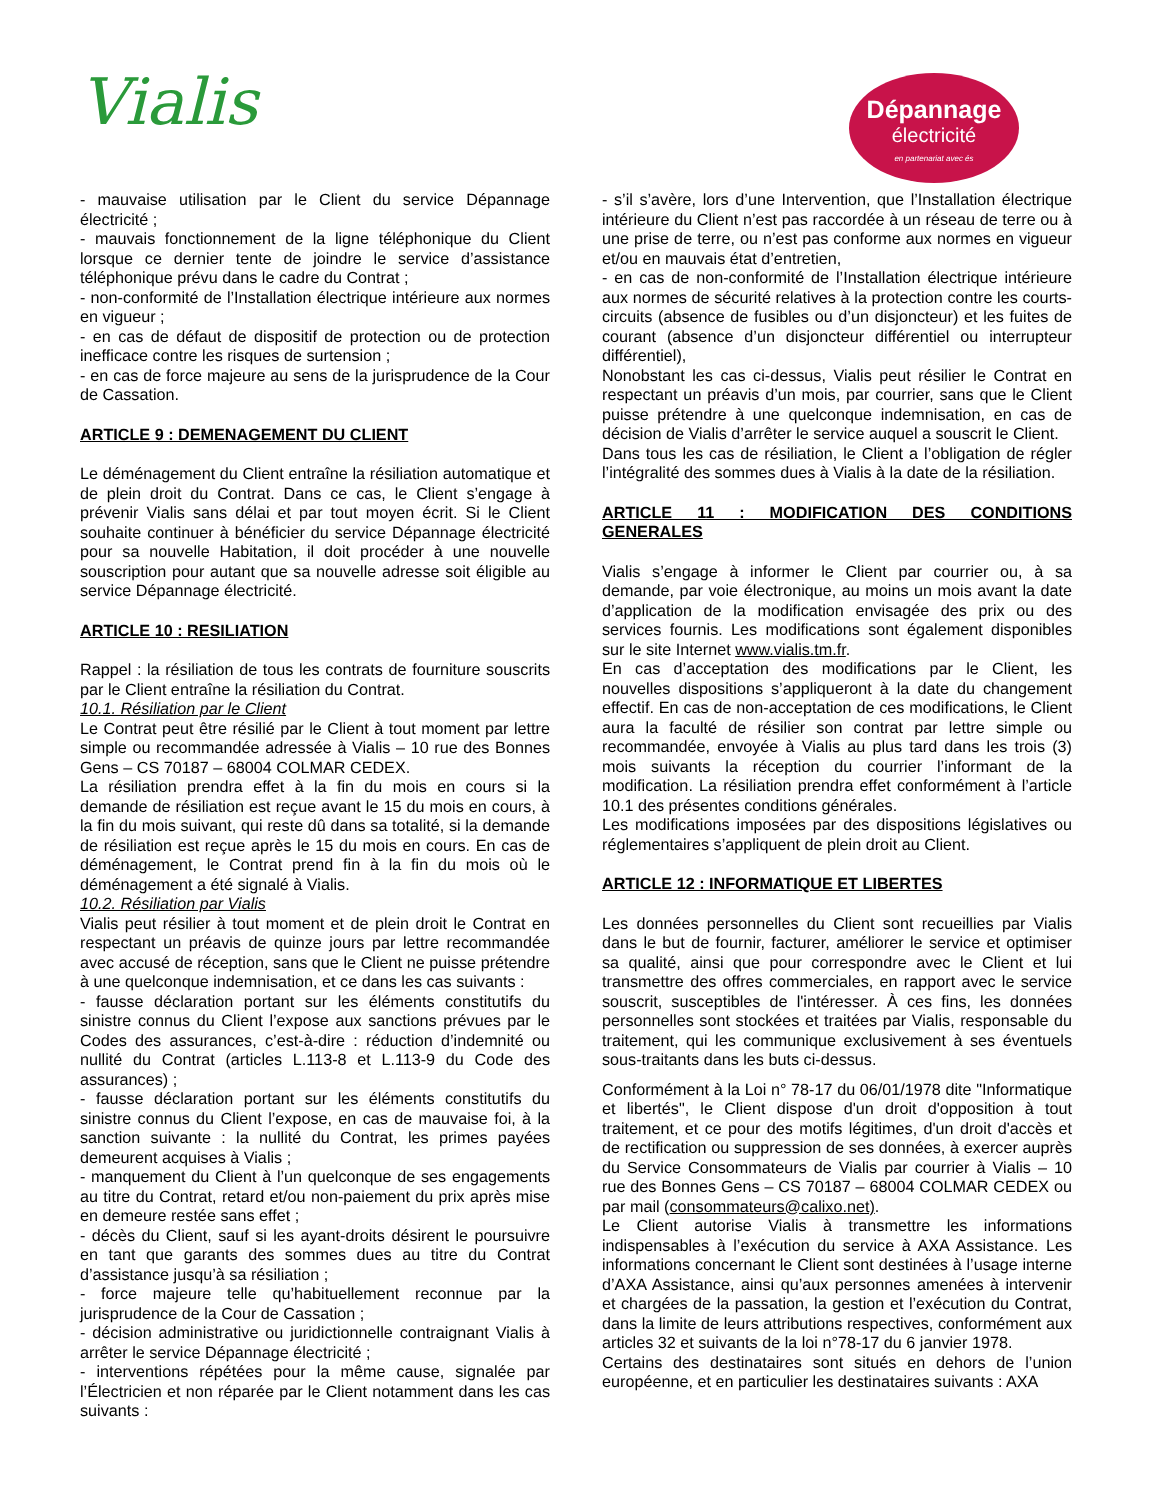Vialis
Dépannage
électricité
en partenariat avec és
- mauvaise utilisation par le Client du service Dépannage électricité ;
- mauvais fonctionnement de la ligne téléphonique du Client lorsque ce dernier tente de joindre le service d’assistance téléphonique prévu dans le cadre du Contrat ;
- non-conformité de l’Installation électrique intérieure aux normes en vigueur ;
- en cas de défaut de dispositif de protection ou de protection inefficace contre les risques de surtension ;
- en cas de force majeure au sens de la jurisprudence de la Cour de Cassation.
ARTICLE 9 : DEMENAGEMENT DU CLIENT
Le déménagement du Client entraîne la résiliation automatique et de plein droit du Contrat. Dans ce cas, le Client s’engage à prévenir Vialis sans délai et par tout moyen écrit. Si le Client souhaite continuer à bénéficier du service Dépannage électricité pour sa nouvelle Habitation, il doit procéder à une nouvelle souscription pour autant que sa nouvelle adresse soit éligible au service Dépannage électricité.
ARTICLE 10 : RESILIATION
Rappel : la résiliation de tous les contrats de fourniture souscrits par le Client entraîne la résiliation du Contrat.
10.1. Résiliation par le Client
Le Contrat peut être résilié par le Client à tout moment par lettre simple ou recommandée adressée à Vialis – 10 rue des Bonnes Gens – CS 70187 – 68004 COLMAR CEDEX.
La résiliation prendra effet à la fin du mois en cours si la demande de résiliation est reçue avant le 15 du mois en cours, à la fin du mois suivant, qui reste dû dans sa totalité, si la demande de résiliation est reçue après le 15 du mois en cours. En cas de déménagement, le Contrat prend fin à la fin du mois où le déménagement a été signalé à Vialis.
10.2. Résiliation par Vialis
Vialis peut résilier à tout moment et de plein droit le Contrat en respectant un préavis de quinze jours par lettre recommandée avec accusé de réception, sans que le Client ne puisse prétendre à une quelconque indemnisation, et ce dans les cas suivants :
- fausse déclaration portant sur les éléments constitutifs du sinistre connus du Client l’expose aux sanctions prévues par le Codes des assurances, c’est-à-dire : réduction d’indemnité ou nullité du Contrat (articles L.113-8 et L.113-9 du Code des assurances) ;
- fausse déclaration portant sur les éléments constitutifs du sinistre connus du Client l’expose, en cas de mauvaise foi, à la sanction suivante : la nullité du Contrat, les primes payées demeurent acquises à Vialis ;
- manquement du Client à l’un quelconque de ses engagements au titre du Contrat, retard et/ou non-paiement du prix après mise en demeure restée sans effet ;
- décès du Client, sauf si les ayant-droits désirent le poursuivre en tant que garants des sommes dues au titre du Contrat d’assistance jusqu’à sa résiliation ;
- force majeure telle qu’habituellement reconnue par la jurisprudence de la Cour de Cassation ;
- décision administrative ou juridictionnelle contraignant Vialis à arrêter le service Dépannage électricité ;
- interventions répétées pour la même cause, signalée par l’Électricien et non réparée par le Client notamment dans les cas suivants :
- s’il s’avère, lors d’une Intervention, que l’Installation électrique intérieure du Client n’est pas raccordée à un réseau de terre ou à une prise de terre, ou n’est pas conforme aux normes en vigueur et/ou en mauvais état d’entretien,
- en cas de non-conformité de l’Installation électrique intérieure aux normes de sécurité relatives à la protection contre les courts-circuits (absence de fusibles ou d’un disjoncteur) et les fuites de courant (absence d’un disjoncteur différentiel ou interrupteur différentiel),
Nonobstant les cas ci-dessus, Vialis peut résilier le Contrat en respectant un préavis d’un mois, par courrier, sans que le Client puisse prétendre à une quelconque indemnisation, en cas de décision de Vialis d’arrêter le service auquel a souscrit le Client.
Dans tous les cas de résiliation, le Client a l’obligation de régler l’intégralité des sommes dues à Vialis à la date de la résiliation.
ARTICLE 11 : MODIFICATION DES CONDITIONS GENERALES
Vialis s’engage à informer le Client par courrier ou, à sa demande, par voie électronique, au moins un mois avant la date d’application de la modification envisagée des prix ou des services fournis. Les modifications sont également disponibles sur le site Internet www.vialis.tm.fr.
En cas d’acceptation des modifications par le Client, les nouvelles dispositions s’appliqueront à la date du changement effectif. En cas de non-acceptation de ces modifications, le Client aura la faculté de résilier son contrat par lettre simple ou recommandée, envoyée à Vialis au plus tard dans les trois (3) mois suivants la réception du courrier l’informant de la modification. La résiliation prendra effet conformément à l’article 10.1 des présentes conditions générales.
Les modifications imposées par des dispositions législatives ou réglementaires s’appliquent de plein droit au Client.
ARTICLE 12 : INFORMATIQUE ET LIBERTES
Les données personnelles du Client sont recueillies par Vialis dans le but de fournir, facturer, améliorer le service et optimiser sa qualité, ainsi que pour correspondre avec le Client et lui transmettre des offres commerciales, en rapport avec le service souscrit, susceptibles de l'intéresser. À ces fins, les données personnelles sont stockées et traitées par Vialis, responsable du traitement, qui les communique exclusivement à ses éventuels sous-traitants dans les buts ci-dessus.
Conformément à la Loi n° 78-17 du 06/01/1978 dite "Informatique et libertés", le Client dispose d'un droit d'opposition à tout traitement, et ce pour des motifs légitimes, d'un droit d'accès et de rectification ou suppression de ses données, à exercer auprès du Service Consommateurs de Vialis par courrier à Vialis – 10 rue des Bonnes Gens – CS 70187 – 68004 COLMAR CEDEX ou par mail (consommateurs@calixo.net).
Le Client autorise Vialis à transmettre les informations indispensables à l’exécution du service à AXA Assistance. Les informations concernant le Client sont destinées à l’usage interne d’AXA Assistance, ainsi qu’aux personnes amenées à intervenir et chargées de la passation, la gestion et l’exécution du Contrat, dans la limite de leurs attributions respectives, conformément aux articles 32 et suivants de la loi n°78-17 du 6 janvier 1978.
Certains des destinataires sont situés en dehors de l’union européenne, et en particulier les destinataires suivants : AXA